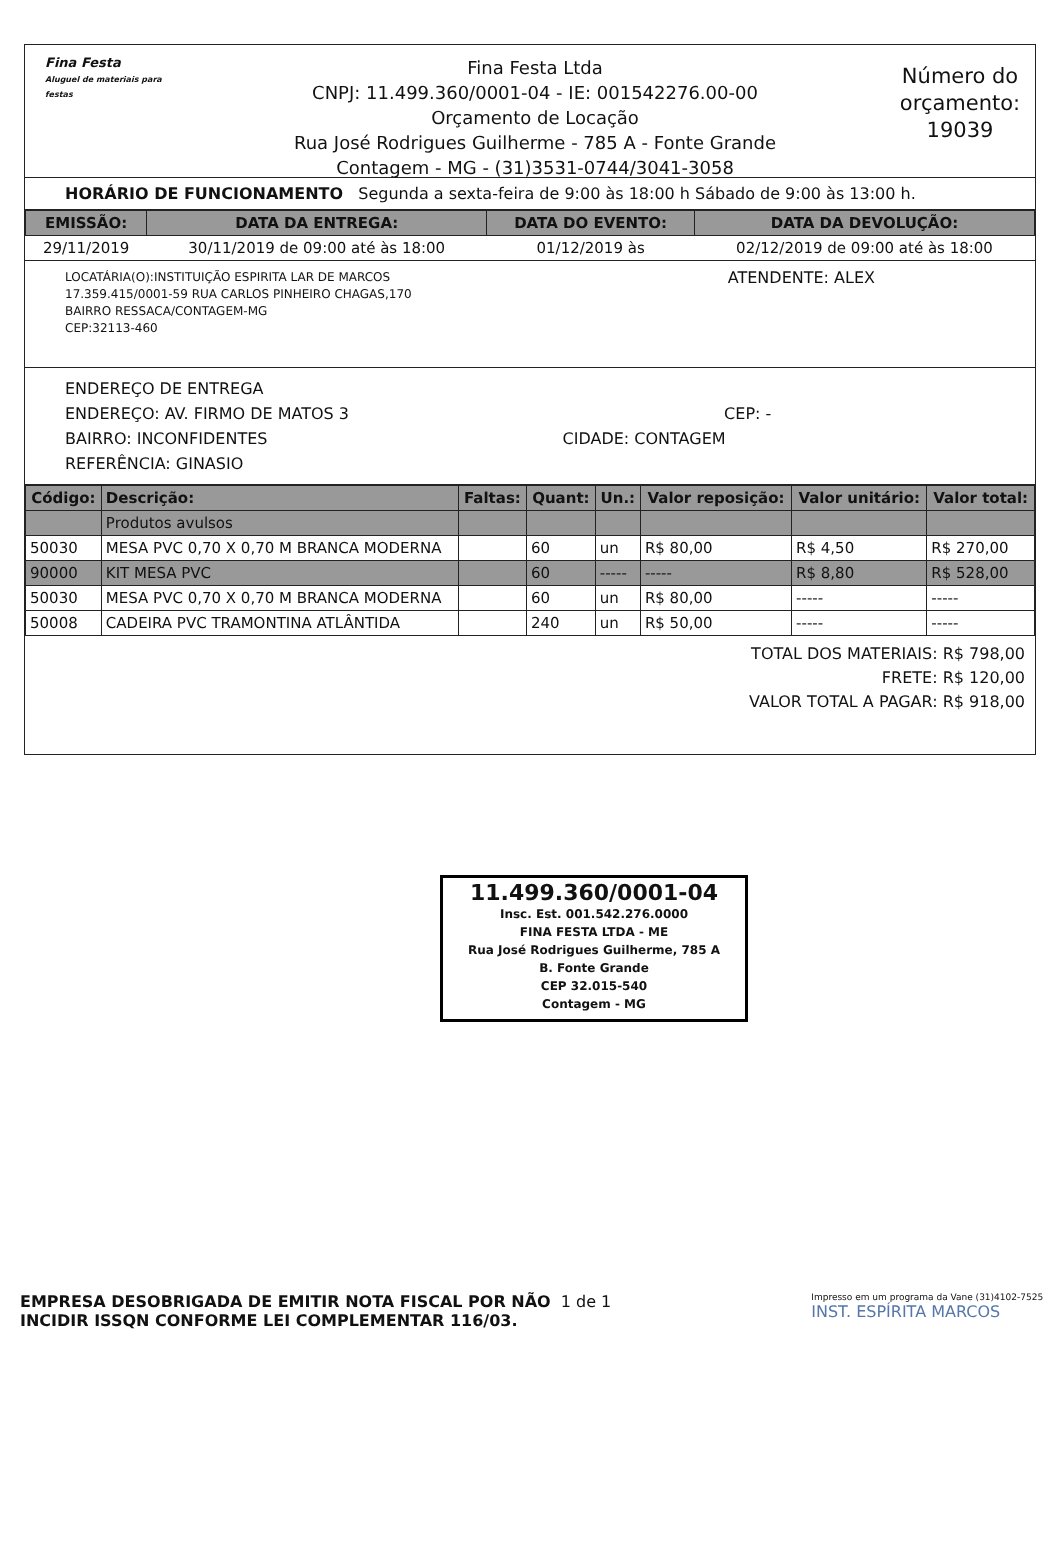Fina Festa
Aluguel de materiais para festas
Fina Festa Ltda
CNPJ: 11.499.360/0001-04 - IE: 001542276.00-00
Orçamento de Locação
Rua José Rodrigues Guilherme - 785 A - Fonte Grande
Contagem - MG - (31)3531-0744/3041-3058
Número do orçamento:
19039
HORÁRIO DE FUNCIONAMENTO Segunda a sexta-feira de 9:00 às 18:00 h Sábado de 9:00 às 13:00 h.
| EMISSÃO: | DATA DA ENTREGA: | DATA DO EVENTO: | DATA DA DEVOLUÇÃO: |
| --- | --- | --- | --- |
| 29/11/2019 | 30/11/2019 de 09:00 até às 18:00 | 01/12/2019 às | 02/12/2019 de 09:00 até às 18:00 |
LOCATÁRIA(O):INSTITUIÇÃO ESPIRITA LAR DE MARCOS
17.359.415/0001-59 RUA CARLOS PINHEIRO CHAGAS,170
BAIRRO RESSACA/CONTAGEM-MG
CEP:32113-460
ATENDENTE: ALEX
ENDEREÇO DE ENTREGA
ENDEREÇO: AV. FIRMO DE MATOS 3 CEP: -
BAIRRO: INCONFIDENTES CIDADE: CONTAGEM
REFERÊNCIA: GINASIO
| Código: | Descrição: | Faltas: | Quant: | Un.: | Valor reposição: | Valor unitário: | Valor total: |
| --- | --- | --- | --- | --- | --- | --- | --- |
| | Produtos avulsos | | | | | | |
| 50030 | MESA PVC 0,70 X 0,70 M BRANCA MODERNA | | 60 | un | R$ 80,00 | R$ 4,50 | R$ 270,00 |
| 90000 | KIT MESA PVC | | 60 | ----- | ----- | R$ 8,80 | R$ 528,00 |
| 50030 | MESA PVC 0,70 X 0,70 M BRANCA MODERNA | | 60 | un | R$ 80,00 | ----- | ----- |
| 50008 | CADEIRA PVC TRAMONTINA ATLÂNTIDA | | 240 | un | R$ 50,00 | ----- | ----- |
TOTAL DOS MATERIAIS: R$ 798,00
FRETE: R$ 120,00
VALOR TOTAL A PAGAR: R$ 918,00
11.499.360/0001-04
Insc. Est. 001.542.276.0000
FINA FESTA LTDA - ME
Rua José Rodrigues Guilherme, 785 A
B. Fonte Grande
CEP 32.015-540
Contagem - MG
EMPRESA DESOBRIGADA DE EMITIR NOTA FISCAL POR NÃO
INCIDIR ISSQN CONFORME LEI COMPLEMENTAR 116/03.
1 de 1
Impresso em um programa da Vane (31)4102-7525
INST. ESPÍRITA MARCOS